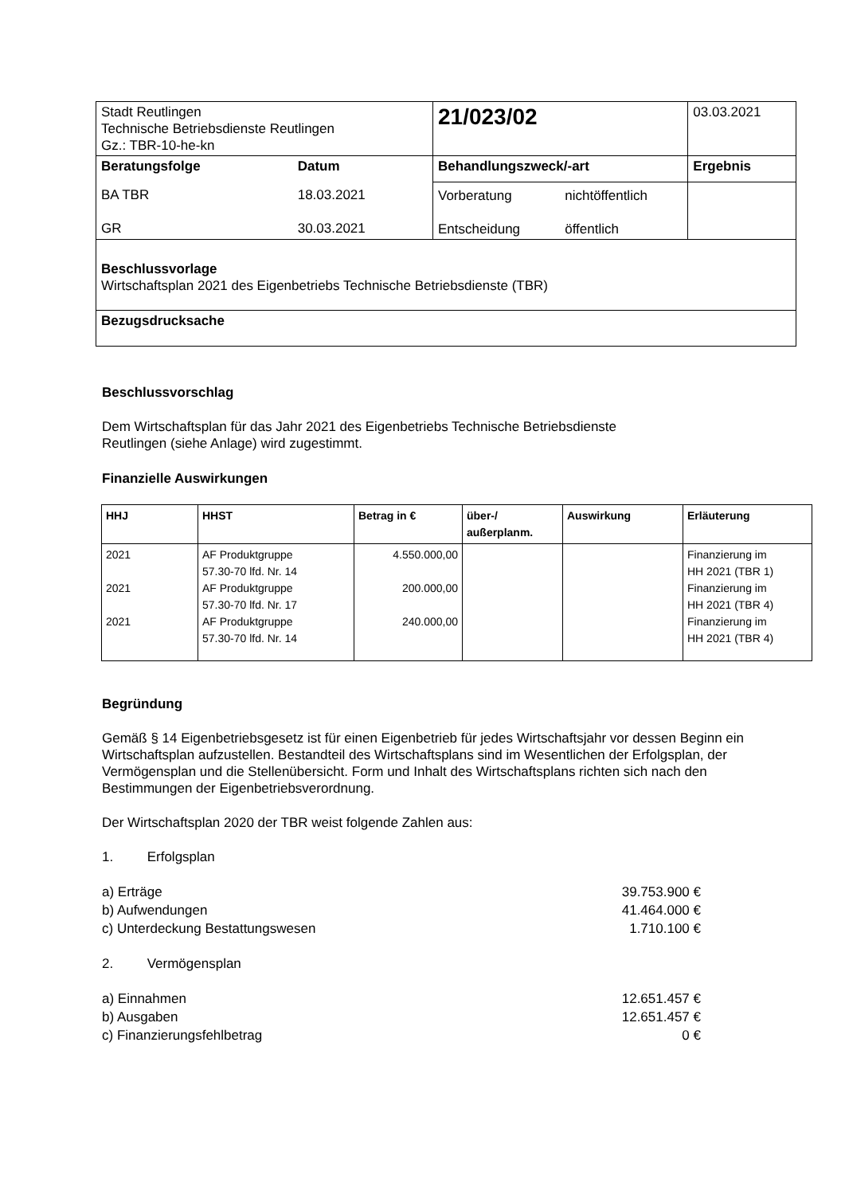| Stadt Reutlingen Technische Betriebsdienste Reutlingen Gz.: TBR-10-he-kn | | 21/023/02 | | 03.03.2021 |
| Beratungsfolge | Datum | Behandlungszweck/-art | | Ergebnis |
| BA TBR GR | 18.03.2021 30.03.2021 | Vorberatung Entscheidung | nichtöffentlich öffentlich | |
| Beschlussvorlage Wirtschaftsplan 2021 des Eigenbetriebs Technische Betriebsdienste (TBR) | | | | |
| Bezugsdrucksache | | | | |
Beschlussvorschlag
Dem Wirtschaftsplan für das Jahr 2021 des Eigenbetriebs Technische Betriebsdienste
Reutlingen (siehe Anlage) wird zugestimmt.
Finanzielle Auswirkungen
| HHJ | HHST | Betrag in € | über-/ außerplanm. | Auswirkung | Erläuterung |
| --- | --- | --- | --- | --- | --- |
| 2021 2021 2021 | AF Produktgruppe 57.30-70 lfd. Nr. 14 AF Produktgruppe 57.30-70 lfd. Nr. 17 AF Produktgruppe 57.30-70 lfd. Nr. 14 | 4.550.000,00 200.000,00 240.000,00 | | | Finanzierung im HH 2021 (TBR 1) Finanzierung im HH 2021 (TBR 4) Finanzierung im HH 2021 (TBR 4) |
Begründung
Gemäß § 14 Eigenbetriebsgesetz ist für einen Eigenbetrieb für jedes Wirtschaftsjahr vor dessen Beginn ein Wirtschaftsplan aufzustellen. Bestandteil des Wirtschaftsplans sind im Wesentlichen der Erfolgsplan, der Vermögensplan und die Stellenübersicht. Form und Inhalt des Wirtschaftsplans richten sich nach den Bestimmungen der Eigenbetriebsverordnung.
Der Wirtschaftsplan 2020 der TBR weist folgende Zahlen aus:
1. Erfolgsplan
a) Erträge 39.753.900 €
b) Aufwendungen 41.464.000 €
c) Unterdeckung Bestattungswesen 1.710.100 €
2. Vermögensplan
a) Einnahmen 12.651.457 €
b) Ausgaben 12.651.457 €
c) Finanzierungsfehlbetrag 0 €